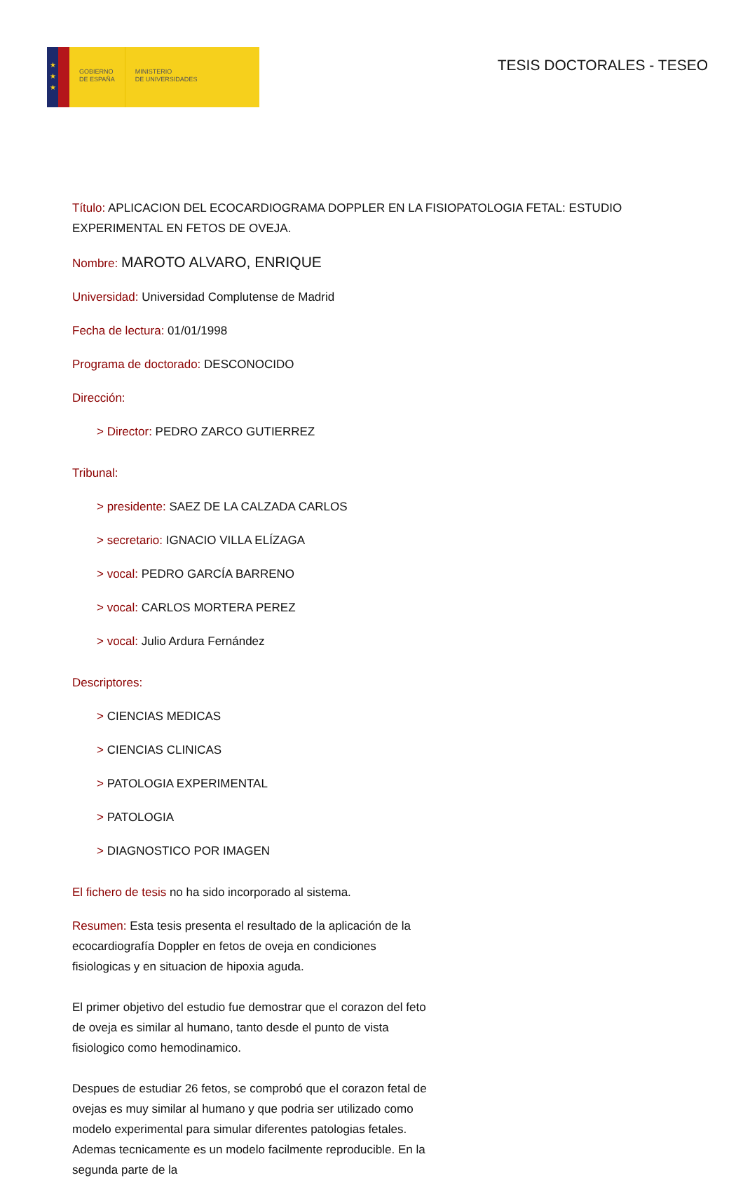★
★
★
GOBIERNO
DE ESPAÑA
MINISTERIO
DE UNIVERSIDADES
TESIS DOCTORALES - TESEO
Título: APLICACION DEL ECOCARDIOGRAMA DOPPLER EN LA FISIOPATOLOGIA FETAL: ESTUDIO EXPERIMENTAL EN FETOS DE OVEJA.
Nombre: MAROTO ALVARO, ENRIQUE
Universidad: Universidad Complutense de Madrid
Fecha de lectura: 01/01/1998
Programa de doctorado: DESCONOCIDO
Dirección:
> Director: PEDRO ZARCO GUTIERREZ
Tribunal:
> presidente: SAEZ DE LA CALZADA CARLOS
> secretario: IGNACIO VILLA ELÍZAGA
> vocal: PEDRO GARCÍA BARRENO
> vocal: CARLOS MORTERA PEREZ
> vocal: Julio Ardura Fernández
Descriptores:
> CIENCIAS MEDICAS
> CIENCIAS CLINICAS
> PATOLOGIA EXPERIMENTAL
> PATOLOGIA
> DIAGNOSTICO POR IMAGEN
El fichero de tesis no ha sido incorporado al sistema.
Resumen: Esta tesis presenta el resultado de la aplicación de la ecocardiografía Doppler en fetos de oveja en condiciones fisiologicas y en situacion de hipoxia aguda.
El primer objetivo del estudio fue demostrar que el corazon del feto de oveja es similar al humano, tanto desde el punto de vista fisiologico como hemodinamico.
Despues de estudiar 26 fetos, se comprobó que el corazon fetal de ovejas es muy similar al humano y que podria ser utilizado como modelo experimental para simular diferentes patologias fetales. Ademas tecnicamente es un modelo facilmente reproducible. En la segunda parte de la